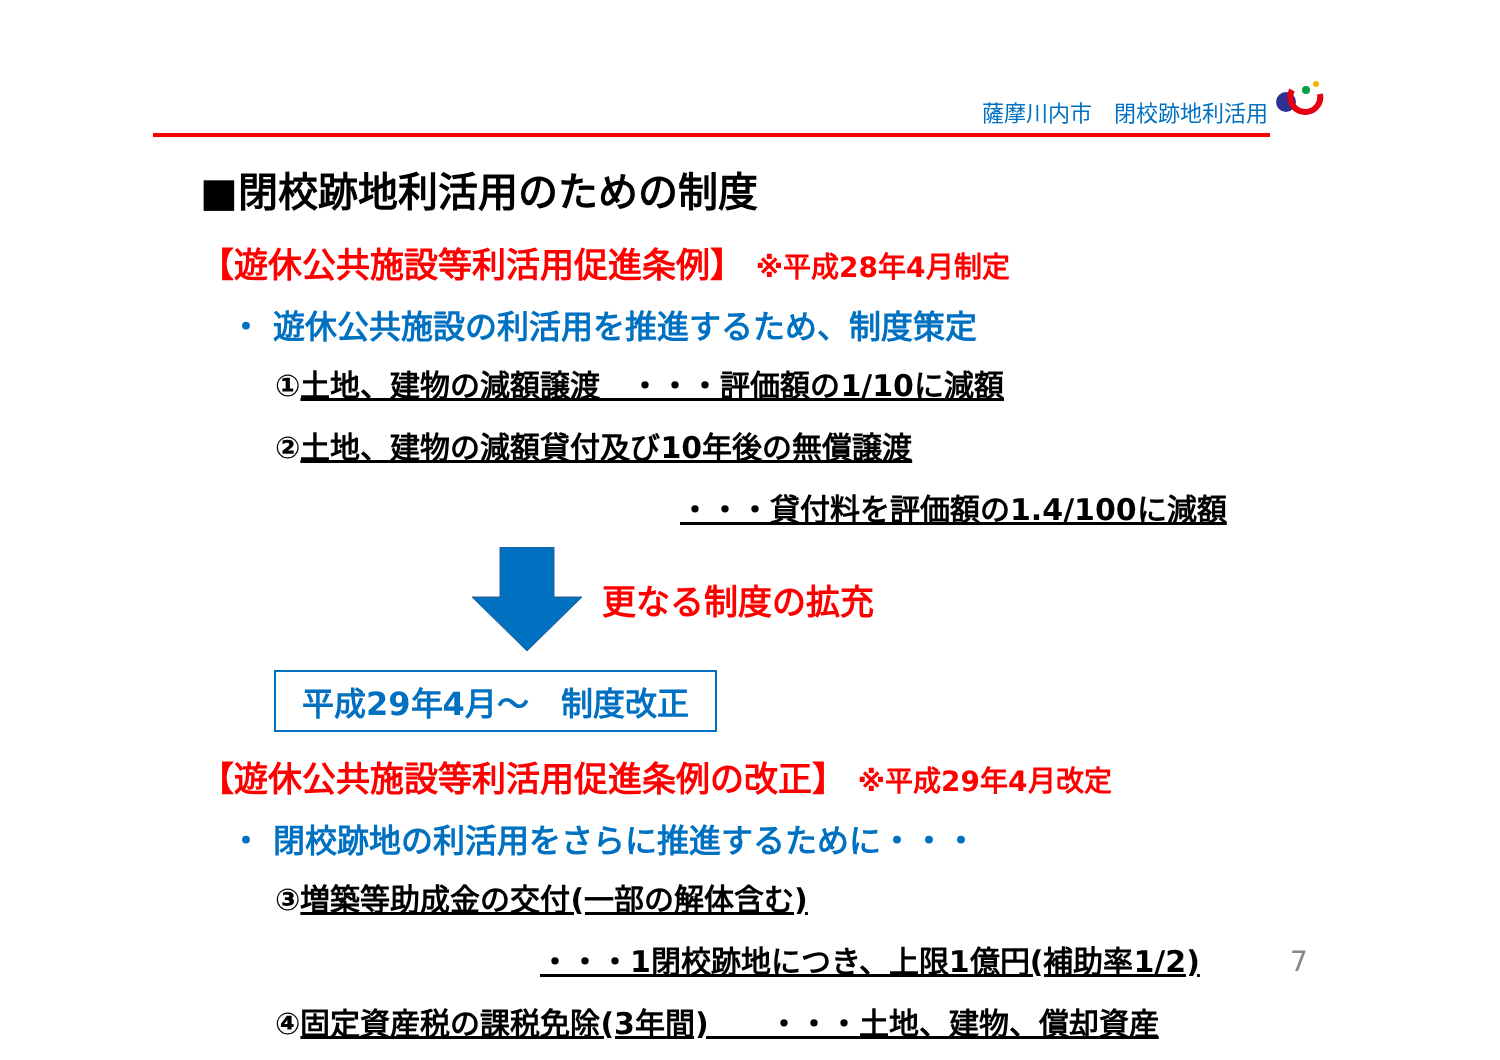薩摩川内市　閉校跡地利活用
■閉校跡地利活用のための制度
【遊休公共施設等利活用促進条例】 ※平成28年4月制定
・ 遊休公共施設の利活用を推進するため、制度策定
①土地、建物の減額譲渡　・・・評価額の1/10に減額
②土地、建物の減額貸付及び10年後の無償譲渡
・・・貸付料を評価額の1.4/100に減額
更なる制度の拡充
平成29年4月～　制度改正
【遊休公共施設等利活用促進条例の改正】 ※平成29年4月改定
・ 閉校跡地の利活用をさらに推進するために・・・
③増築等助成金の交付(一部の解体含む)
・・・1閉校跡地につき、上限1億円(補助率1/2)
④固定資産税の課税免除(3年間)　　・・・土地、建物、償却資産
7